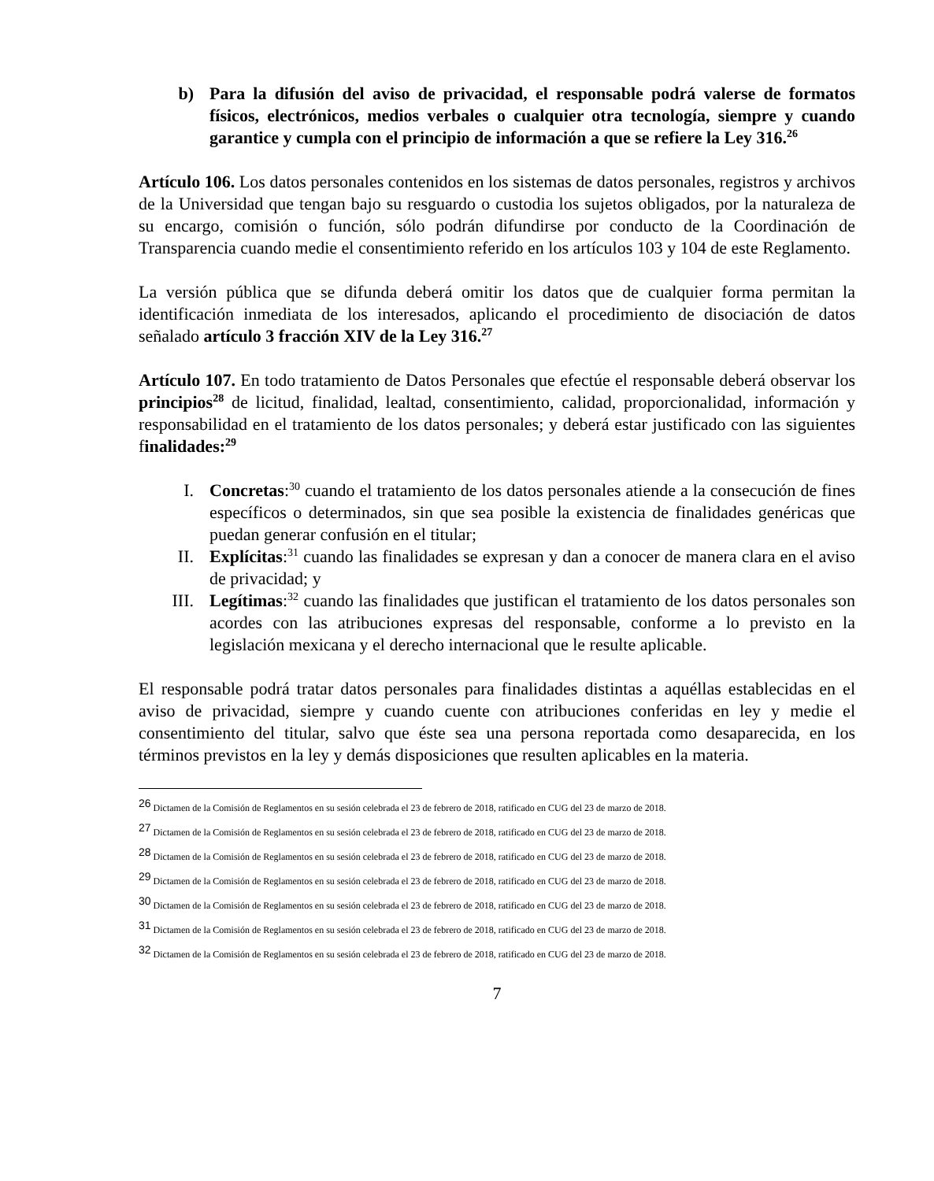b) Para la difusión del aviso de privacidad, el responsable podrá valerse de formatos físicos, electrónicos, medios verbales o cualquier otra tecnología, siempre y cuando garantice y cumpla con el principio de información a que se refiere la Ley 316.<sup>26</sup>
Artículo 106. Los datos personales contenidos en los sistemas de datos personales, registros y archivos de la Universidad que tengan bajo su resguardo o custodia los sujetos obligados, por la naturaleza de su encargo, comisión o función, sólo podrán difundirse por conducto de la Coordinación de Transparencia cuando medie el consentimiento referido en los artículos 103 y 104 de este Reglamento.
La versión pública que se difunda deberá omitir los datos que de cualquier forma permitan la identificación inmediata de los interesados, aplicando el procedimiento de disociación de datos señalado artículo 3 fracción XIV de la Ley 316.<sup>27</sup>
Artículo 107. En todo tratamiento de Datos Personales que efectúe el responsable deberá observar los principios<sup>28</sup> de licitud, finalidad, lealtad, consentimiento, calidad, proporcionalidad, información y responsabilidad en el tratamiento de los datos personales; y deberá estar justificado con las siguientes finalidades:<sup>29</sup>
I. Concretas:<sup>30</sup> cuando el tratamiento de los datos personales atiende a la consecución de fines específicos o determinados, sin que sea posible la existencia de finalidades genéricas que puedan generar confusión en el titular;
II. Explícitas:<sup>31</sup> cuando las finalidades se expresan y dan a conocer de manera clara en el aviso de privacidad; y
III. Legítimas:<sup>32</sup> cuando las finalidades que justifican el tratamiento de los datos personales son acordes con las atribuciones expresas del responsable, conforme a lo previsto en la legislación mexicana y el derecho internacional que le resulte aplicable.
El responsable podrá tratar datos personales para finalidades distintas a aquéllas establecidas en el aviso de privacidad, siempre y cuando cuente con atribuciones conferidas en ley y medie el consentimiento del titular, salvo que éste sea una persona reportada como desaparecida, en los términos previstos en la ley y demás disposiciones que resulten aplicables en la materia.
<sup>26</sup> Dictamen de la Comisión de Reglamentos en su sesión celebrada el 23 de febrero de 2018, ratificado en CUG del 23 de marzo de 2018.
<sup>27</sup> Dictamen de la Comisión de Reglamentos en su sesión celebrada el 23 de febrero de 2018, ratificado en CUG del 23 de marzo de 2018.
<sup>28</sup> Dictamen de la Comisión de Reglamentos en su sesión celebrada el 23 de febrero de 2018, ratificado en CUG del 23 de marzo de 2018.
<sup>29</sup> Dictamen de la Comisión de Reglamentos en su sesión celebrada el 23 de febrero de 2018, ratificado en CUG del 23 de marzo de 2018.
<sup>30</sup> Dictamen de la Comisión de Reglamentos en su sesión celebrada el 23 de febrero de 2018, ratificado en CUG del 23 de marzo de 2018.
<sup>31</sup> Dictamen de la Comisión de Reglamentos en su sesión celebrada el 23 de febrero de 2018, ratificado en CUG del 23 de marzo de 2018.
<sup>32</sup> Dictamen de la Comisión de Reglamentos en su sesión celebrada el 23 de febrero de 2018, ratificado en CUG del 23 de marzo de 2018.
7